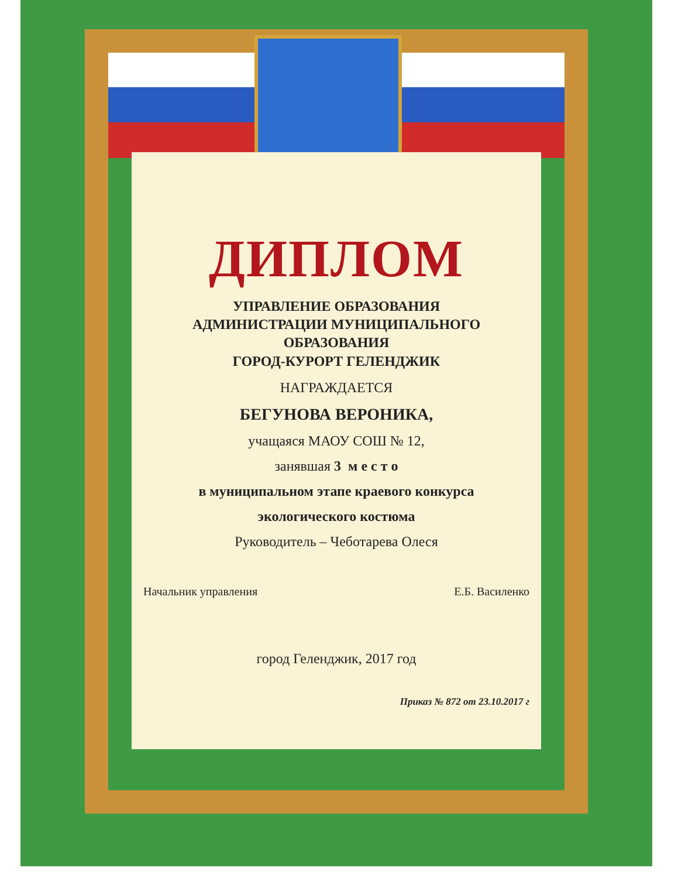ДИПЛОМ
УПРАВЛЕНИЕ ОБРАЗОВАНИЯ
АДМИНИСТРАЦИИ МУНИЦИПАЛЬНОГО
ОБРАЗОВАНИЯ
ГОРОД-КУРОРТ ГЕЛЕНДЖИК
НАГРАЖДАЕТСЯ
БЕГУНОВА ВЕРОНИКА,
учащаяся МАОУ СОШ № 12,
занявшая 3 м е с т о
в муниципальном этапе краевого конкурса
экологического костюма
Руководитель – Чеботарева Олеся
Начальник управления Е.Б. Василенко
город Геленджик, 2017 год
Приказ № 872 от 23.10.2017 г